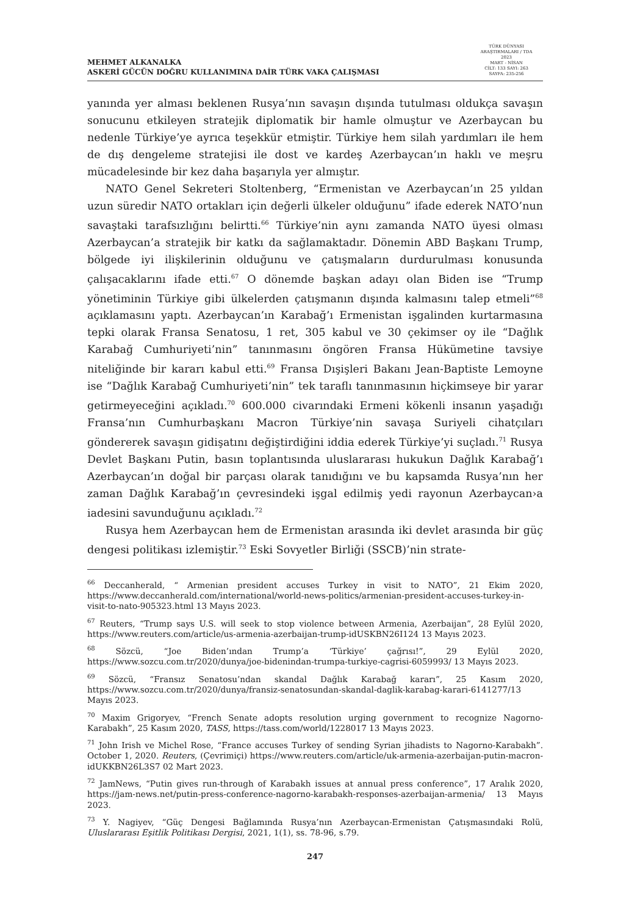MEHMET ALKANALKA
ASKERİ GÜCÜN DOĞRU KULLANIMINA DAİR TÜRK VAKA ÇALIŞMASI
TÜRK DÜNYASI ARAŞTIRMALARI / TDA
2023
MART - NİSAN
CİLT: 133 SAYI: 263
SAYFA: 235-256
yanında yer alması beklenen Rusya’nın savaşın dışında tutulması oldukça savaşın sonucunu etkileyen stratejik diplomatik bir hamle olmuştur ve Azerbaycan bu nedenle Türkiye’ye ayrıca teşekkür etmiştir. Türkiye hem silah yardımları ile hem de dış dengeleme stratejisi ile dost ve kardeş Azerbaycan’ın haklı ve meşru mücadelesinde bir kez daha başarıyla yer almıştır.
NATO Genel Sekreteri Stoltenberg, “Ermenistan ve Azerbaycan’ın 25 yıldan uzun süredir NATO ortakları için değerli ülkeler olduğunu” ifade ederek NATO’nun savaştaki tarafsızlığını belirtti.<sup>66</sup> Türkiye’nin aynı zamanda NATO üyesi olması Azerbaycan’a stratejik bir katkı da sağlamaktadır. Dönemin ABD Başkanı Trump, bölgede iyi ilişkilerinin olduğunu ve çatışmaların durdurulması konusunda çalışacaklarını ifade etti.<sup>67</sup> O dönemde başkan adayı olan Biden ise “Trump yönetiminin Türkiye gibi ülkelerden çatışmanın dışında kalmasını talep etmeli”<sup>68</sup> açıklamasını yaptı. Azerbaycan’ın Karabağ’ı Ermenistan işgalinden kurtarmasına tepki olarak Fransa Senatosu, 1 ret, 305 kabul ve 30 çekimser oy ile “Dağlık Karabağ Cumhuriyeti’nin” tanınmasını öngören Fransa Hükümetine tavsiye niteliğinde bir kararı kabul etti.<sup>69</sup> Fransa Dışişleri Bakanı Jean-Baptiste Lemoyne ise “Dağlık Karabağ Cumhuriyeti’nin” tek taraflı tanınmasının hiçkimseye bir yarar getirmeyeceğini açıkladı.<sup>70</sup> 600.000 civarındaki Ermeni kökenli insanın yaşadığı Fransa’nın Cumhurbaşkanı Macron Türkiye’nin savaşa Suriyeli cihatçıları göndererek savaşın gidişatını değiştirdiğini iddia ederek Türkiye’yi suçladı.<sup>71</sup> Rusya Devlet Başkanı Putin, basın toplantısında uluslararası hukukun Dağlık Karabağ’ı Azerbaycan’ın doğal bir parçası olarak tanıdığını ve bu kapsamda Rusya’nın her zaman Dağlık Karabağ’ın çevresindeki işgal edilmiş yedi rayonun Azerbaycan›a iadesini savunduğunu açıkladı.<sup>72</sup>
Rusya hem Azerbaycan hem de Ermenistan arasında iki devlet arasında bir güç dengesi politikası izlemiştir.<sup>73</sup> Eski Sovyetler Birliği (SSCB)’nin strate-
<sup>66</sup> Deccanherald, “ Armenian president accuses Turkey in visit to NATO”, 21 Ekim 2020, https://www.deccanherald.com/international/world-news-politics/armenian-president-accuses-turkey-in-visit-to-nato-905323.html 13 Mayıs 2023.
<sup>67</sup> Reuters, “Trump says U.S. will seek to stop violence between Armenia, Azerbaijan”, 28 Eylül 2020, https://www.reuters.com/article/us-armenia-azerbaijan-trump-idUSKBN26I124 13 Mayıs 2023.
<sup>68</sup> Sözcü, “Joe Biden’ından Trump’a ‘Türkiye’ çağrısı!”, 29 Eylül 2020, https://www.sozcu.com.tr/2020/dunya/joe-bidenindan-trumpa-turkiye-cagrisi-6059993/ 13 Mayıs 2023.
<sup>69</sup> Sözcü, “Fransız Senatosu’ndan skandal Dağlık Karabağ kararı”, 25 Kasım 2020, https://www.sozcu.com.tr/2020/dunya/fransiz-senatosundan-skandal-daglik-karabag-karari-6141277/13 Mayıs 2023.
<sup>70</sup> Maxim Grigoryev, “French Senate adopts resolution urging government to recognize Nagorno-Karabakh”, 25 Kasım 2020, TASS, https://tass.com/world/1228017 13 Mayıs 2023.
<sup>71</sup> John Irish ve Michel Rose, “France accuses Turkey of sending Syrian jihadists to Nagorno-Karabakh”. October 1, 2020. Reuters, (Çevrimiçi) https://www.reuters.com/article/uk-armenia-azerbaijan-putin-macron-idUKKBN26L3S7 02 Mart 2023.
<sup>72</sup> JamNews, “Putin gives run-through of Karabakh issues at annual press conference”, 17 Aralık 2020, https://jam-news.net/putin-press-conference-nagorno-karabakh-responses-azerbaijan-armenia/ 13 Mayıs 2023.
<sup>73</sup> Y. Nagiyev, “Güç Dengesi Bağlamında Rusya’nın Azerbaycan-Ermenistan Çatışmasındaki Rolü, Uluslararası Eşitlik Politikası Dergisi, 2021, 1(1), ss. 78-96, s.79.
247